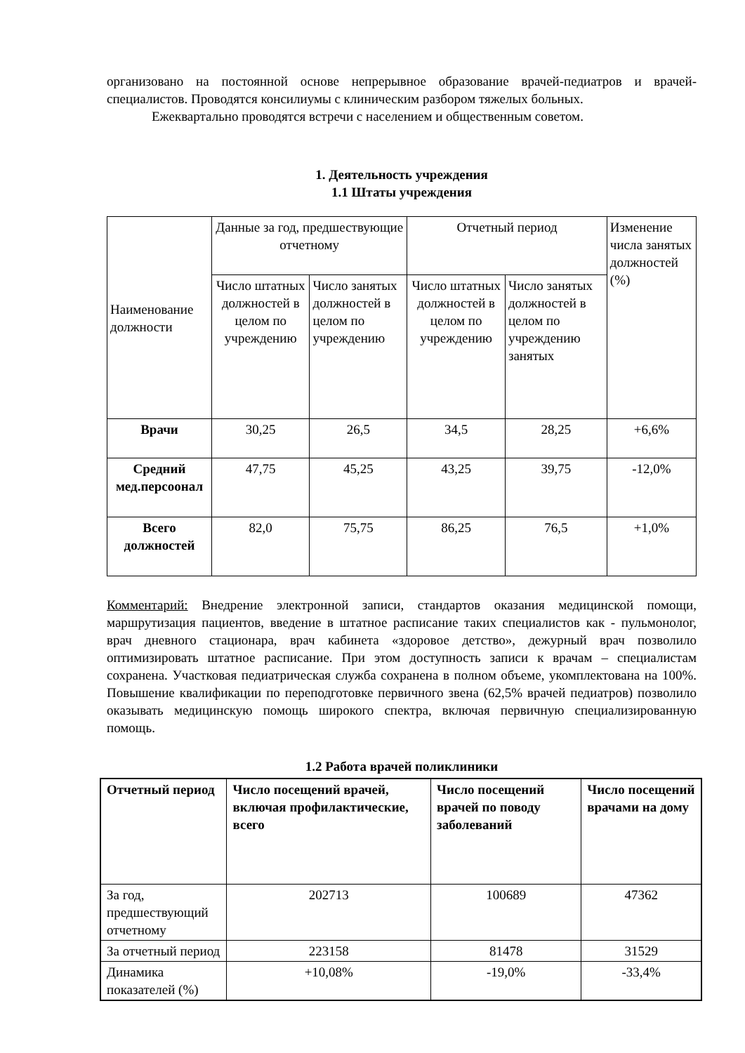организовано на постоянной основе непрерывное образование врачей-педиатров и врачей-специалистов. Проводятся консилиумы с клиническим разбором тяжелых больных.
Ежеквартально проводятся встречи с населением и общественным советом.
1. Деятельность учреждения
1.1 Штаты учреждения
| Наименование должности | Данные за год, предшествующие отчетному | | Отчетный период | | Изменение числа занятых должностей (%) |
| --- | --- | --- | --- | --- | --- |
| | Число штатных должностей в целом по учреждению | Число занятых должностей в целом по учреждению | Число штатных должностей в целом по учреждению | Число занятых должностей в целом по учреждению занятых | |
| Врачи | 30,25 | 26,5 | 34,5 | 28,25 | +6,6% |
| Средний мед.персоонал | 47,75 | 45,25 | 43,25 | 39,75 | -12,0% |
| Всего должностей | 82,0 | 75,75 | 86,25 | 76,5 | +1,0% |
Комментарий: Внедрение электронной записи, стандартов оказания медицинской помощи, маршрутизация пациентов, введение в штатное расписание таких специалистов как - пульмонолог, врач дневного стационара, врач кабинета «здоровое детство», дежурный врач позволило оптимизировать штатное расписание. При этом доступность записи к врачам – специалистам сохранена. Участковая педиатрическая служба сохранена в полном объеме, укомплектована на 100%. Повышение квалификации по переподготовке первичного звена (62,5% врачей педиатров) позволило оказывать медицинскую помощь широкого спектра, включая первичную специализированную помощь.
1.2 Работа врачей поликлиники
| Отчетный период | Число посещений врачей, включая профилактические, всего | Число посещений врачей по поводу заболеваний | Число посещений врачами на дому |
| --- | --- | --- | --- |
| За год, предшествующий отчетному | 202713 | 100689 | 47362 |
| За отчетный период | 223158 | 81478 | 31529 |
| Динамика показателей (%) | +10,08% | -19,0% | -33,4% |